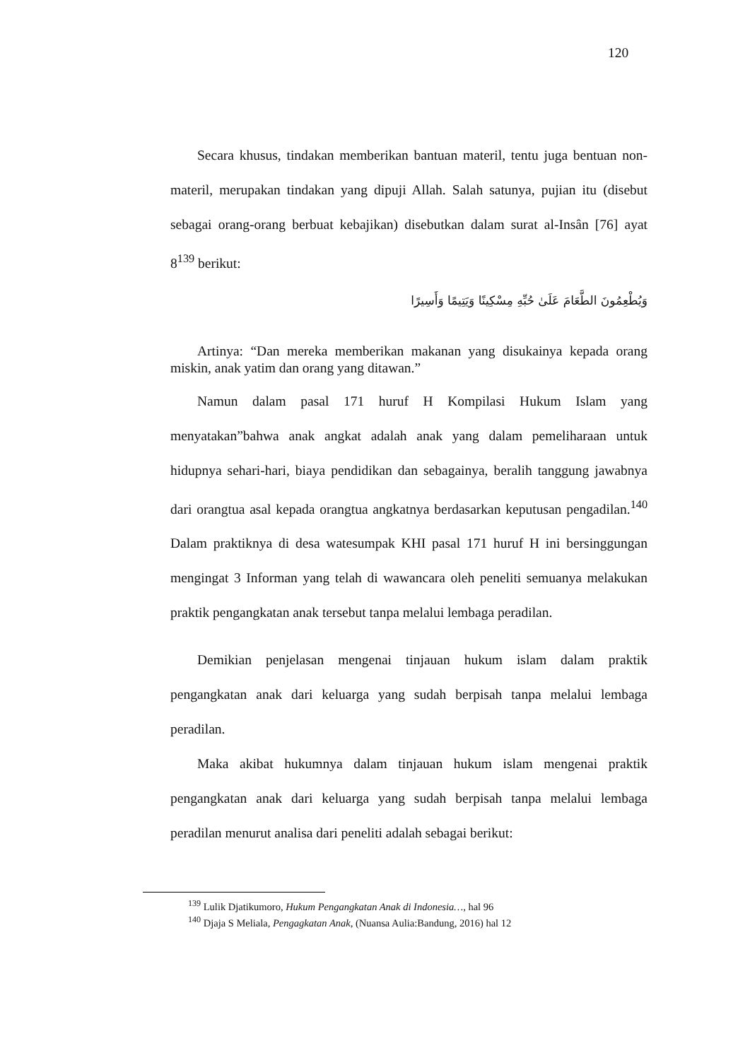120
Secara khusus, tindakan memberikan bantuan materil, tentu juga bentuan non-materil, merupakan tindakan yang dipuji Allah. Salah satunya, pujian itu (disebut sebagai orang-orang berbuat kebajikan) disebutkan dalam surat al-Insân [76] ayat 8<sup>139</sup> berikut:
وَيُطْعِمُونَ الطَّعَامَ عَلَىٰ حُبِّهِ مِسْكِينًا وَيَتِيمًا وَأَسِيرًا
Artinya: “Dan mereka memberikan makanan yang disukainya kepada orang miskin, anak yatim dan orang yang ditawan.”
Namun dalam pasal 171 huruf H Kompilasi Hukum Islam yang menyatakan”bahwa anak angkat adalah anak yang dalam pemeliharaan untuk hidupnya sehari-hari, biaya pendidikan dan sebagainya, beralih tanggung jawabnya dari orangtua asal kepada orangtua angkatnya berdasarkan keputusan pengadilan.<sup>140</sup> Dalam praktiknya di desa watesumpak KHI pasal 171 huruf H ini bersinggungan mengingat 3 Informan yang telah di wawancara oleh peneliti semuanya melakukan praktik pengangkatan anak tersebut tanpa melalui lembaga peradilan.
Demikian penjelasan mengenai tinjauan hukum islam dalam praktik pengangkatan anak dari keluarga yang sudah berpisah tanpa melalui lembaga peradilan.
Maka akibat hukumnya dalam tinjauan hukum islam mengenai praktik pengangkatan anak dari keluarga yang sudah berpisah tanpa melalui lembaga peradilan menurut analisa dari peneliti adalah sebagai berikut:
<sup>139</sup> Lulik Djatikumoro, Hukum Pengangkatan Anak di Indonesia…, hal 96
<sup>140</sup> Djaja S Meliala, Pengagkatan Anak, (Nuansa Aulia:Bandung, 2016) hal 12